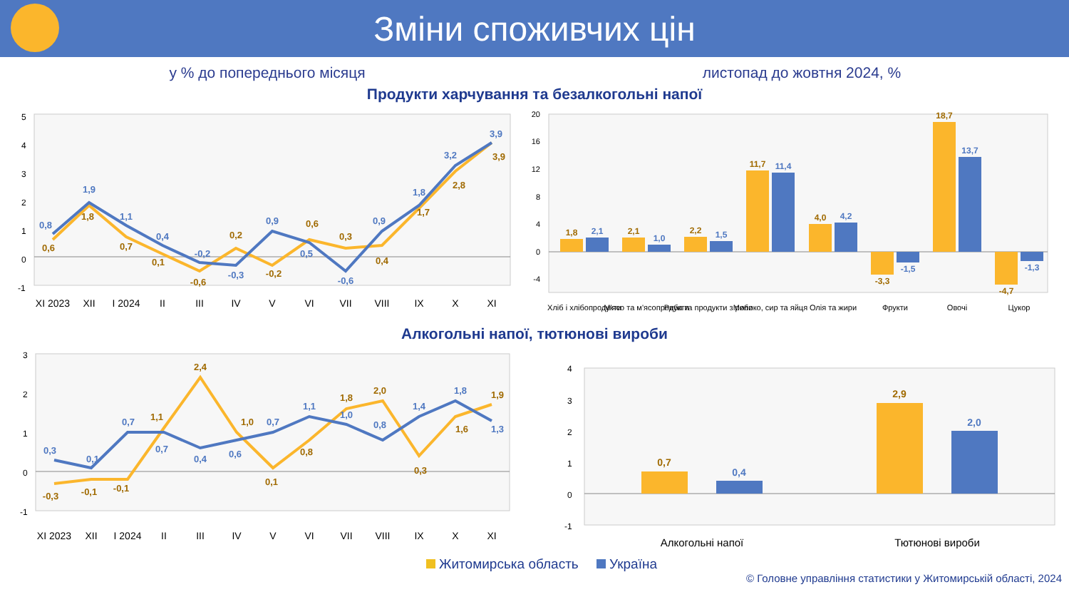Зміни споживчих цін
у % до попереднього місяця листопад до жовтня 2024, %
Продукти харчування та безалкогольні напої
5
4
3
2
1
0
-1
XI 2023
XII
I 2024
II
III
IV
V
VI
VII
VIII
IX
X
XI
0,8
1,9
1,1
0,4
-0,2
-0,3
0,9
0,5
-0,6
0,9
1,8
3,2
3,9
0,6
1,8
0,7
0,1
-0,6
0,2
-0,2
0,6
0,3
0,4
1,7
2,8
3,9
20
16
12
8
4
0
-4
1,8
2,1
2,2
11,7
4,0
-3,3
18,7
-4,7
2,1
1,0
1,5
11,4
4,2
-1,5
13,7
-1,3
Хліб і хлібопродукти
М'ясо та м'ясопродукти
Риба та продукти з риби
Молоко, сир та яйця
Олія та жири
Фрукти
Овочі
Цукор
Алкогольні напої, тютюнові вироби
3
2
1
0
-1
XI 2023
XII
I 2024
II
III
IV
V
VI
VII
VIII
IX
X
XI
0,3
0,1
0,7
0,7
0,4
0,6
0,7
1,1
1,0
0,8
1,4
1,8
1,3
-0,3
-0,1
-0,1
1,1
2,4
1,0
0,1
0,8
1,8
2,0
0,3
1,6
1,9
4
3
2
1
0
-1
0,7
0,4
2,9
2,0
Алкогольні напої
Тютюнові вироби
Житомирська область Україна
© Головне управління статистики у Житомирській області, 2024